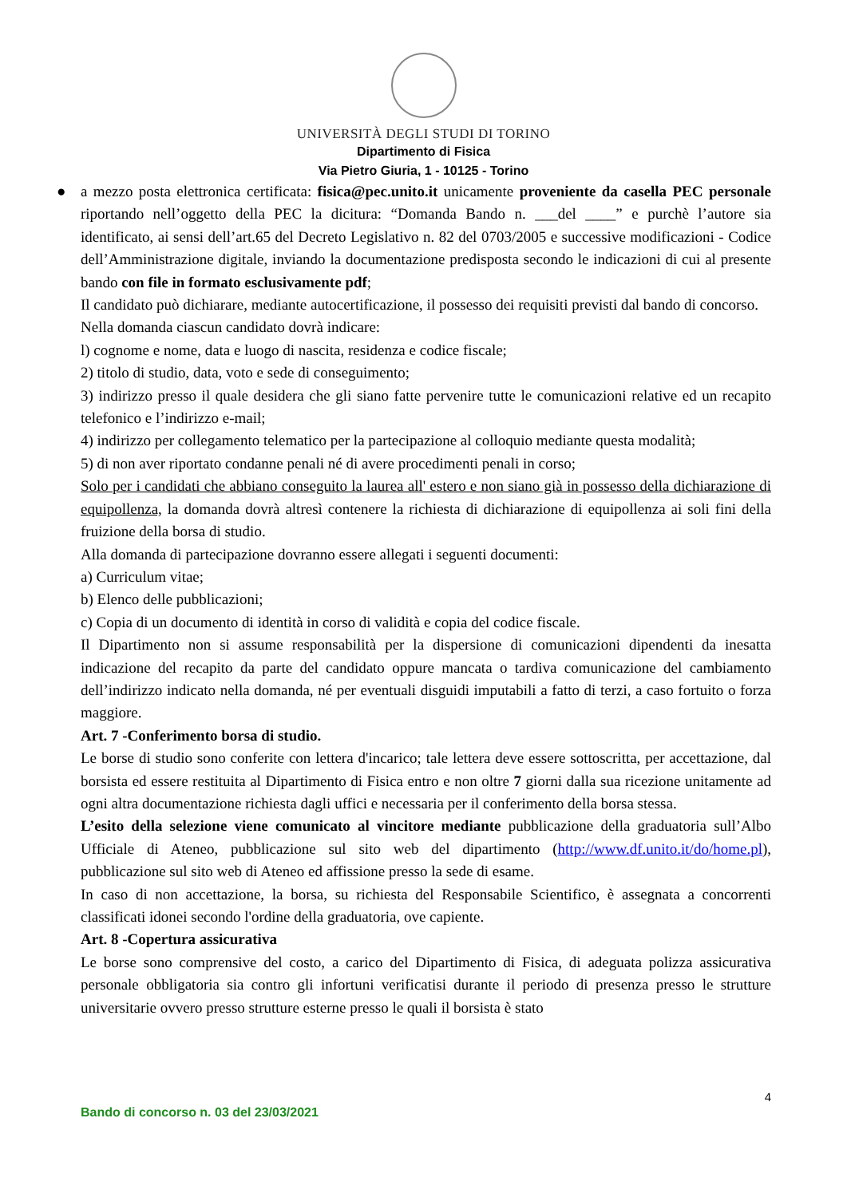UNIVERSITÀ DEGLI STUDI DI TORINO
Dipartimento di Fisica
Via Pietro Giuria, 1 - 10125 - Torino
● a mezzo posta elettronica certificata: fisica@pec.unito.it unicamente proveniente da casella PEC personale riportando nell’oggetto della PEC la dicitura: “Domanda Bando n. ___del ____” e purchè l’autore sia identificato, ai sensi dell’art.65 del Decreto Legislativo n. 82 del 0703/2005 e successive modificazioni - Codice dell’Amministrazione digitale, inviando la documentazione predisposta secondo le indicazioni di cui al presente bando con file in formato esclusivamente pdf;
Il candidato può dichiarare, mediante autocertificazione, il possesso dei requisiti previsti dal bando di concorso.
Nella domanda ciascun candidato dovrà indicare:
l) cognome e nome, data e luogo di nascita, residenza e codice fiscale;
2) titolo di studio, data, voto e sede di conseguimento;
3) indirizzo presso il quale desidera che gli siano fatte pervenire tutte le comunicazioni relative ed un recapito telefonico e l’indirizzo e-mail;
4) indirizzo per collegamento telematico per la partecipazione al colloquio mediante questa modalità;
5) di non aver riportato condanne penali né di avere procedimenti penali in corso;
Solo per i candidati che abbiano conseguito la laurea all' estero e non siano già in possesso della dichiarazione di equipollenza, la domanda dovrà altresì contenere la richiesta di dichiarazione di equipollenza ai soli fini della fruizione della borsa di studio.
Alla domanda di partecipazione dovranno essere allegati i seguenti documenti:
a) Curriculum vitae;
b) Elenco delle pubblicazioni;
c) Copia di un documento di identità in corso di validità e copia del codice fiscale.
Il Dipartimento non si assume responsabilità per la dispersione di comunicazioni dipendenti da inesatta indicazione del recapito da parte del candidato oppure mancata o tardiva comunicazione del cambiamento dell’indirizzo indicato nella domanda, né per eventuali disguidi imputabili a fatto di terzi, a caso fortuito o forza maggiore.
Art. 7 -Conferimento borsa di studio.
Le borse di studio sono conferite con lettera d'incarico; tale lettera deve essere sottoscritta, per accettazione, dal borsista ed essere restituita al Dipartimento di Fisica entro e non oltre 7 giorni dalla sua ricezione unitamente ad ogni altra documentazione richiesta dagli uffici e necessaria per il conferimento della borsa stessa.
L’esito della selezione viene comunicato al vincitore mediante pubblicazione della graduatoria sull’Albo Ufficiale di Ateneo, pubblicazione sul sito web del dipartimento (http://www.df.unito.it/do/home.pl), pubblicazione sul sito web di Ateneo ed affissione presso la sede di esame.
In caso di non accettazione, la borsa, su richiesta del Responsabile Scientifico, è assegnata a concorrenti classificati idonei secondo l'ordine della graduatoria, ove capiente.
Art. 8 -Copertura assicurativa
Le borse sono comprensive del costo, a carico del Dipartimento di Fisica, di adeguata polizza assicurativa personale obbligatoria sia contro gli infortuni verificatisi durante il periodo di presenza presso le strutture universitarie ovvero presso strutture esterne presso le quali il borsista è stato
4
Bando di concorso n. 03 del 23/03/2021